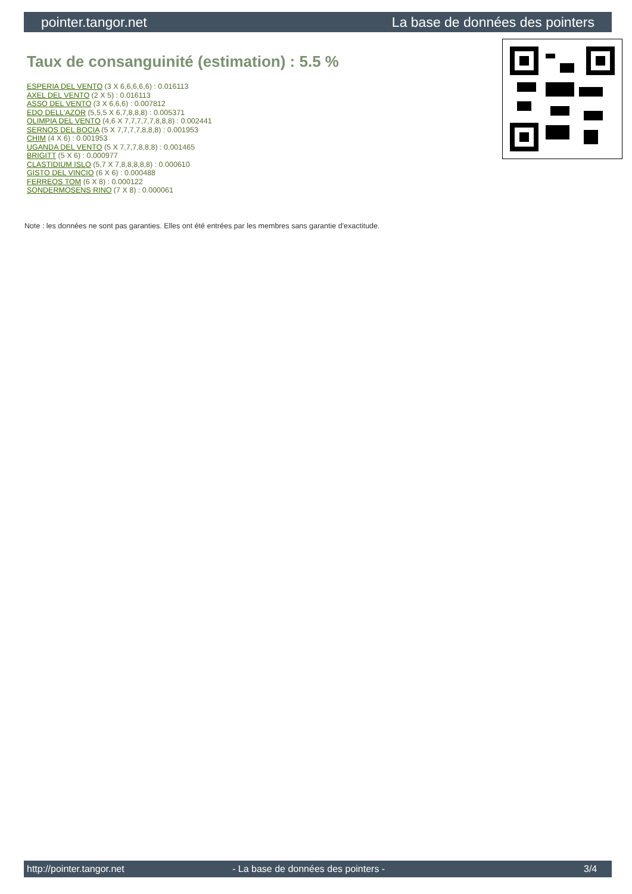pointer.tangor.net La base de données des pointers
Taux de consanguinité (estimation) : 5.5 %
ESPERIA DEL VENTO (3 X 6,6,6,6,6) : 0.016113
AXEL DEL VENTO (2 X 5) : 0.016113
ASSO DEL VENTO (3 X 6,6,6) : 0.007812
EDO DELL'AZOR (5,5,5 X 6,7,8,8,8) : 0.005371
OLIMPIA DEL VENTO (4,6 X 7,7,7,7,7,8,8,8) : 0.002441
SERNOS DEL BOCIA (5 X 7,7,7,7,8,8,8) : 0.001953
CHIM (4 X 6) : 0.001953
UGANDA DEL VENTO (5 X 7,7,7,8,8,8) : 0.001465
BRIGITT (5 X 6) : 0.000977
CLASTIDIUM ISLO (5,7 X 7,8,8,8,8,8) : 0.000610
GISTO DEL VINCIO (6 X 6) : 0.000488
FERREOS TOM (6 X 8) : 0.000122
SONDERMOSENS RINO (7 X 8) : 0.000061
Note : les données ne sont pas garanties. Elles ont été entrées par les membres sans garantie d'exactitude.
http://pointer.tangor.net - La base de données des pointers - 3/4